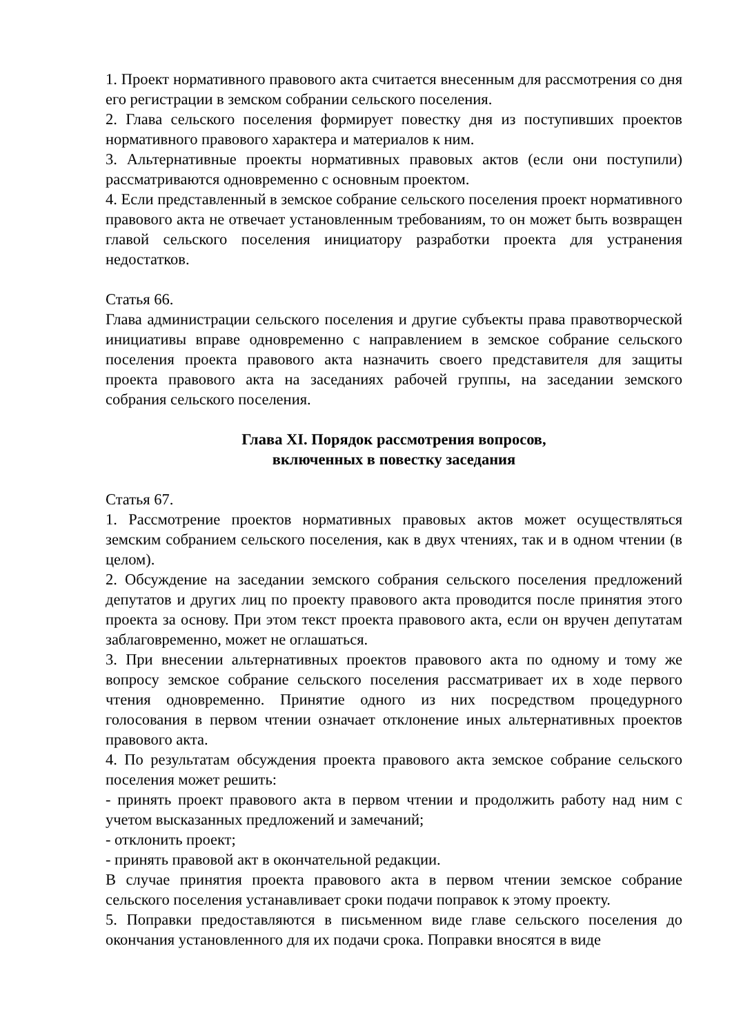1. Проект нормативного правового акта считается внесенным для рассмотрения со дня его регистрации в земском собрании сельского поселения.
2. Глава сельского поселения формирует повестку дня из поступивших проектов нормативного правового характера и материалов к ним.
3. Альтернативные проекты нормативных правовых актов (если они поступили) рассматриваются одновременно с основным проектом.
4. Если представленный в земское собрание сельского поселения проект нормативного правового акта не отвечает установленным требованиям, то он может быть возвращен главой сельского поселения инициатору разработки проекта для устранения недостатков.
Статья 66.
Глава администрации сельского поселения и другие субъекты права правотворческой инициативы вправе одновременно с направлением в земское собрание сельского поселения проекта правового акта назначить своего представителя для защиты проекта правового акта на заседаниях рабочей группы, на заседании земского собрания сельского поселения.
Глава XI. Порядок рассмотрения вопросов,
включенных в повестку заседания
Статья 67.
1. Рассмотрение проектов нормативных правовых актов может осуществляться земским собранием сельского поселения, как в двух чтениях, так и в одном чтении (в целом).
2. Обсуждение на заседании земского собрания сельского поселения предложений депутатов и других лиц по проекту правового акта проводится после принятия этого проекта за основу. При этом текст проекта правового акта, если он вручен депутатам заблаговременно, может не оглашаться.
3. При внесении альтернативных проектов правового акта по одному и тому же вопросу земское собрание сельского поселения рассматривает их в ходе первого чтения одновременно. Принятие одного из них посредством процедурного голосования в первом чтении означает отклонение иных альтернативных проектов правового акта.
4. По результатам обсуждения проекта правового акта земское собрание сельского поселения может решить:
- принять проект правового акта в первом чтении и продолжить работу над ним с учетом высказанных предложений и замечаний;
- отклонить проект;
- принять правовой акт в окончательной редакции.
В случае принятия проекта правового акта в первом чтении земское собрание сельского поселения устанавливает сроки подачи поправок к этому проекту.
5. Поправки предоставляются в письменном виде главе сельского поселения до окончания установленного для их подачи срока. Поправки вносятся в виде